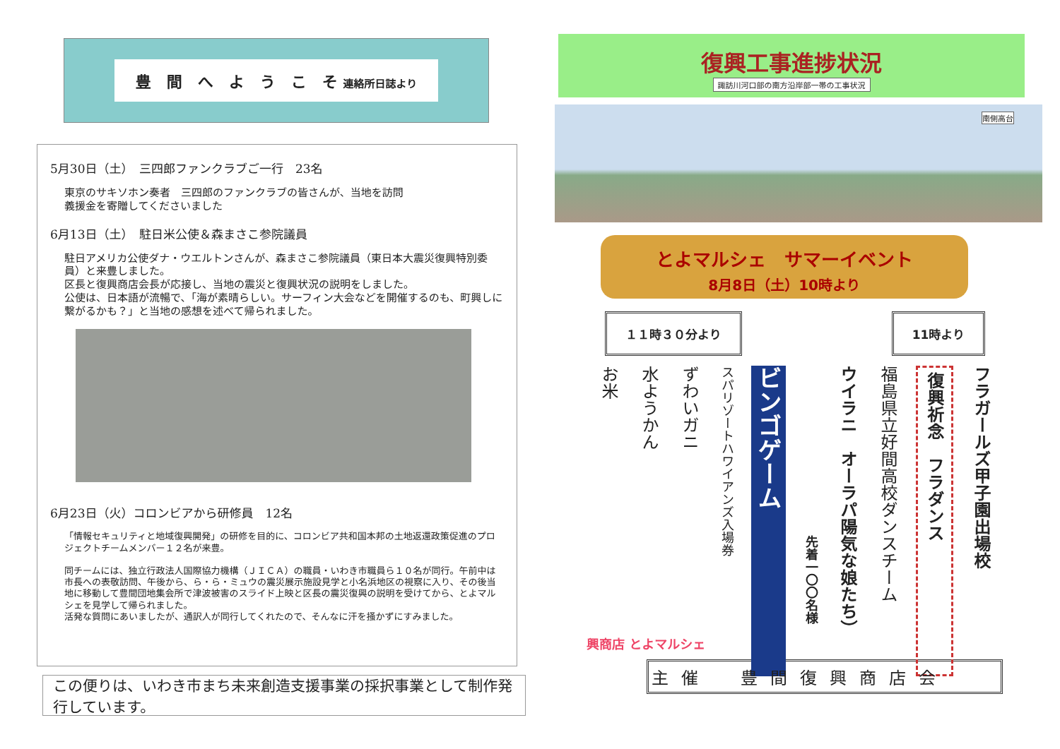豊　間　へ　よ　う　こ　そ 連絡所日誌より
5月30日（土）　三四郎ファンクラブご一行　23名
東京のサキソホン奏者　三四郎のファンクラブの皆さんが、当地を訪問
義援金を寄贈してくださいました
6月13日（土）　駐日米公使＆森まさこ参院議員
駐日アメリカ公使ダナ・ウエルトンさんが、森まさこ参院議員（東日本大震災復興特別委員）と来豊しました。
区長と復興商店会長が応接し、当地の震災と復興状況の説明をしました。
公使は、日本語が流暢で、「海が素晴らしい。サーフィン大会などを開催するのも、町興しに繋がるかも？」と当地の感想を述べて帰られました。
6月23日（火）コロンビアから研修員　12名
「情報セキュリティと地域復興開発」の研修を目的に、コロンビア共和国本邦の土地返還政策促進のプロジェクトチームメンバー１２名が来豊。
同チームには、独立行政法人国際協力機構（ＪＩＣＡ）の職員・いわき市職員ら１０名が同行。午前中は市長への表敬訪問、午後から、ら・ら・ミュウの震災展示施設見学と小名浜地区の視察に入り、その後当地に移動して豊間団地集会所で津波被害のスライド上映と区長の震災復興の説明を受けてから、とよマルシェを見学して帰られました。
活発な質問にあいましたが、通訳人が同行してくれたので、そんなに汗を掻かずにすみました。
この便りは、いわき市まち未来創造支援事業の採択事業として制作発行しています。
復興工事進捗状況
諏訪川河口部の南方沿岸部一帯の工事状況
南側高台
とよマルシェ　サマーイベント
8月8日（土）10時より
１１時３０分より 11時より
フラガールズ甲子園出場校
復興祈念　フラダンス
福島県立好間高校ダンスチーム
ウイラニ　オーラパ陽気な娘たち）
先着一〇〇名様
ビンゴゲーム
スパリゾートハワイアンズ入場券
ずわいガニ
水ようかん
お米
興商店 とよマルシェ
主催　豊間復興商店会